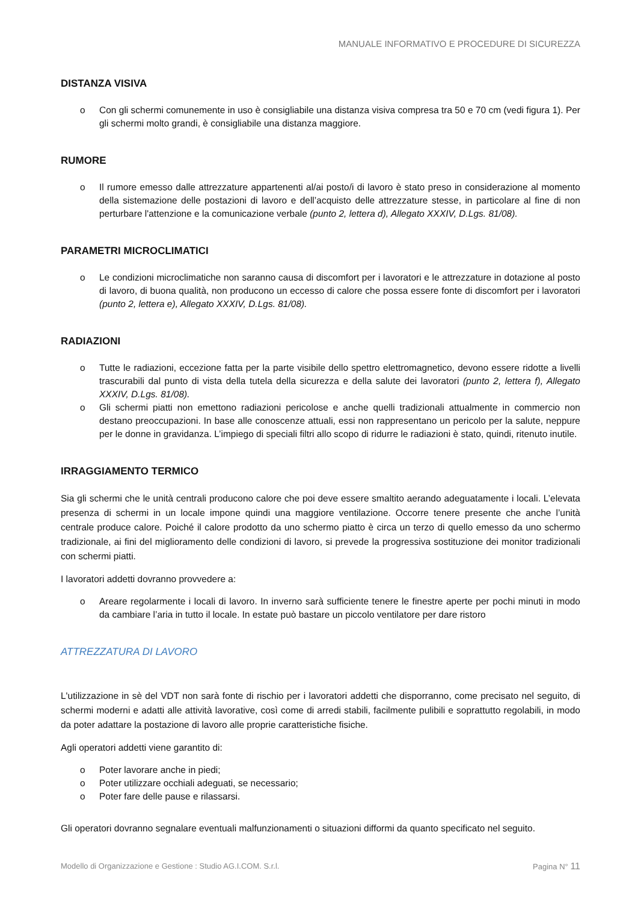MANUALE INFORMATIVO E PROCEDURE DI SICUREZZA
DISTANZA VISIVA
o Con gli schermi comunemente in uso è consigliabile una distanza visiva compresa tra 50 e 70 cm (vedi figura 1). Per gli schermi molto grandi, è consigliabile una distanza maggiore.
RUMORE
o Il rumore emesso dalle attrezzature appartenenti al/ai posto/i di lavoro è stato preso in considerazione al momento della sistemazione delle postazioni di lavoro e dell’acquisto delle attrezzature stesse, in particolare al fine di non perturbare l'attenzione e la comunicazione verbale (punto 2, lettera d), Allegato XXXIV, D.Lgs. 81/08).
PARAMETRI MICROCLIMATICI
o Le condizioni microclimatiche non saranno causa di discomfort per i lavoratori e le attrezzature in dotazione al posto di lavoro, di buona qualità, non producono un eccesso di calore che possa essere fonte di discomfort per i lavoratori (punto 2, lettera e), Allegato XXXIV, D.Lgs. 81/08).
RADIAZIONI
o Tutte le radiazioni, eccezione fatta per la parte visibile dello spettro elettromagnetico, devono essere ridotte a livelli trascurabili dal punto di vista della tutela della sicurezza e della salute dei lavoratori (punto 2, lettera f), Allegato XXXIV, D.Lgs. 81/08).
o Gli schermi piatti non emettono radiazioni pericolose e anche quelli tradizionali attualmente in commercio non destano preoccupazioni. In base alle conoscenze attuali, essi non rappresentano un pericolo per la salute, neppure per le donne in gravidanza. L’impiego di speciali filtri allo scopo di ridurre le radiazioni è stato, quindi, ritenuto inutile.
IRRAGGIAMENTO TERMICO
Sia gli schermi che le unità centrali producono calore che poi deve essere smaltito aerando adeguatamente i locali. L’elevata presenza di schermi in un locale impone quindi una maggiore ventilazione. Occorre tenere presente che anche l’unità centrale produce calore. Poiché il calore prodotto da uno schermo piatto è circa un terzo di quello emesso da uno schermo tradizionale, ai fini del miglioramento delle condizioni di lavoro, si prevede la progressiva sostituzione dei monitor tradizionali con schermi piatti.
I lavoratori addetti dovranno provvedere a:
o Areare regolarmente i locali di lavoro. In inverno sarà sufficiente tenere le finestre aperte per pochi minuti in modo da cambiare l’aria in tutto il locale. In estate può bastare un piccolo ventilatore per dare ristoro
ATTREZZATURA DI LAVORO
L'utilizzazione in sè del VDT non sarà fonte di rischio per i lavoratori addetti che disporranno, come precisato nel seguito, di schermi moderni e adatti alle attività lavorative, così come di arredi stabili, facilmente pulibili e soprattutto regolabili, in modo da poter adattare la postazione di lavoro alle proprie caratteristiche fisiche.
Agli operatori addetti viene garantito di:
o Poter lavorare anche in piedi;
o Poter utilizzare occhiali adeguati, se necessario;
o Poter fare delle pause e rilassarsi.
Gli operatori dovranno segnalare eventuali malfunzionamenti o situazioni difformi da quanto specificato nel seguito.
Modello di Organizzazione e Gestione : Studio AG.I.COM. S.r.l. Pagina N° 11